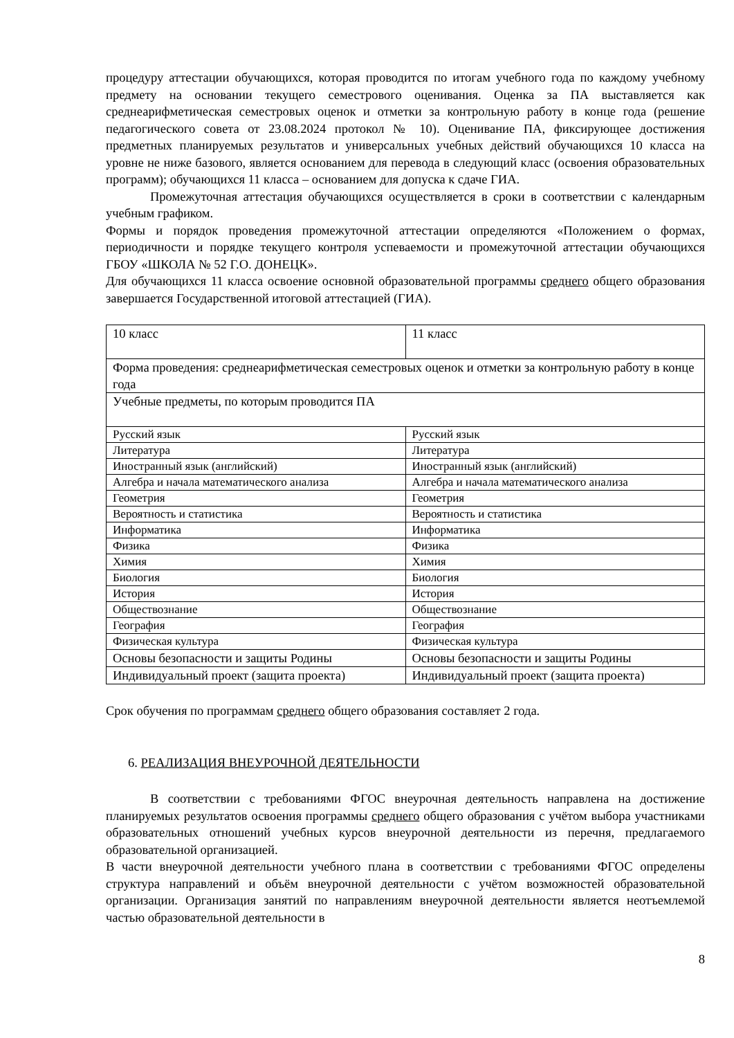процедуру аттестации обучающихся, которая проводится по итогам учебного года по каждому учебному предмету на основании текущего семестрового оценивания. Оценка за ПА выставляется как среднеарифметическая семестровых оценок и отметки за контрольную работу в конце года (решение педагогического совета от 23.08.2024 протокол № 10). Оценивание ПА, фиксирующее достижения предметных планируемых результатов и универсальных учебных действий обучающихся 10 класса на уровне не ниже базового, является основанием для перевода в следующий класс (освоения образовательных программ); обучающихся 11 класса – основанием для допуска к сдаче ГИА.
Промежуточная аттестация обучающихся осуществляется в сроки в соответствии с календарным учебным графиком.
Формы и порядок проведения промежуточной аттестации определяются «Положением о формах, периодичности и порядке текущего контроля успеваемости и промежуточной аттестации обучающихся ГБОУ «ШКОЛА № 52 Г.О. ДОНЕЦК».
Для обучающихся 11 класса освоение основной образовательной программы среднего общего образования завершается Государственной итоговой аттестацией (ГИА).
| 10 класс | 11 класс |
| Форма проведения: среднеарифметическая семестровых оценок и отметки за контрольную работу в конце года | |
| Учебные предметы, по которым проводится ПА | |
| Русский язык | Русский язык |
| Литература | Литература |
| Иностранный язык (английский) | Иностранный язык (английский) |
| Алгебра и начала математического анализа | Алгебра и начала математического анализа |
| Геометрия | Геометрия |
| Вероятность и статистика | Вероятность и статистика |
| Информатика | Информатика |
| Физика | Физика |
| Химия | Химия |
| Биология | Биология |
| История | История |
| Обществознание | Обществознание |
| География | География |
| Физическая культура | Физическая культура |
| Основы безопасности и защиты Родины | Основы безопасности и защиты Родины |
| Индивидуальный проект (защита проекта) | Индивидуальный проект (защита проекта) |
Срок обучения по программам среднего общего образования составляет 2 года.
6. РЕАЛИЗАЦИЯ ВНЕУРОЧНОЙ ДЕЯТЕЛЬНОСТИ
В соответствии с требованиями ФГОС внеурочная деятельность направлена на достижение планируемых результатов освоения программы среднего общего образования с учётом выбора участниками образовательных отношений учебных курсов внеурочной деятельности из перечня, предлагаемого образовательной организацией.
В части внеурочной деятельности учебного плана в соответствии с требованиями ФГОС определены структура направлений и объём внеурочной деятельности с учётом возможностей образовательной организации. Организация занятий по направлениям внеурочной деятельности является неотъемлемой частью образовательной деятельности в
8